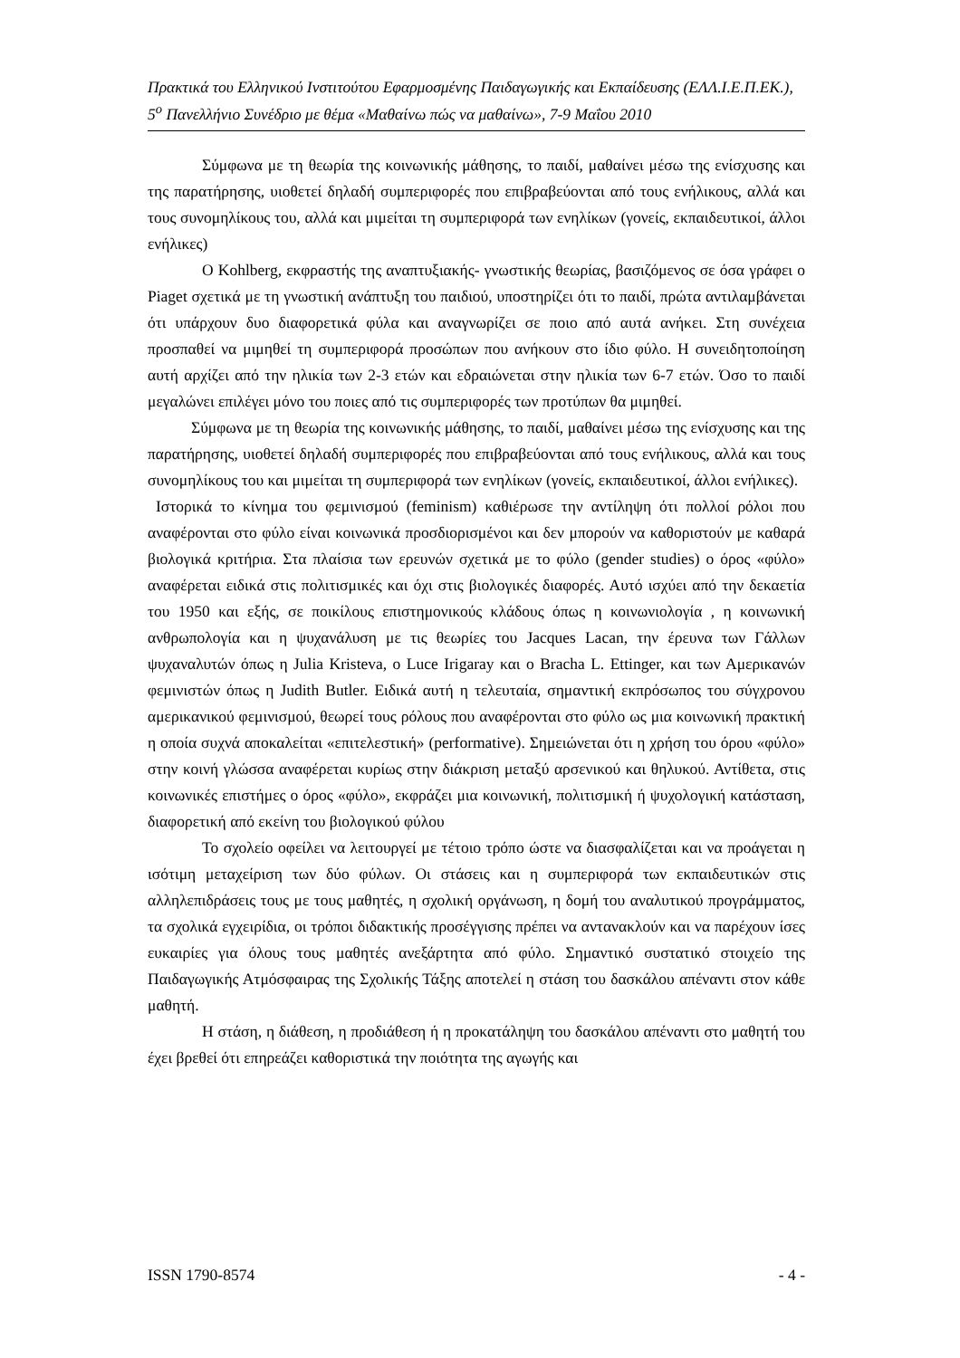Πρακτικά του Ελληνικού Ινστιτούτου Εφαρμοσμένης Παιδαγωγικής και Εκπαίδευσης (ΕΛΛ.Ι.Ε.Π.ΕΚ.), 5<sup>ο</sup> Πανελλήνιο Συνέδριο με θέμα «Μαθαίνω πώς να μαθαίνω», 7-9 Μαΐου 2010
Σύμφωνα με τη θεωρία της κοινωνικής μάθησης, το παιδί, μαθαίνει μέσω της ενίσχυσης και της παρατήρησης, υιοθετεί δηλαδή συμπεριφορές που επιβραβεύονται από τους ενήλικους, αλλά και τους συνομηλίκους του, αλλά και μιμείται τη συμπεριφορά των ενηλίκων (γονείς, εκπαιδευτικοί, άλλοι ενήλικες)
Ο Kohlberg, εκφραστής της αναπτυξιακής- γνωστικής θεωρίας, βασιζόμενος σε όσα γράφει ο Piaget σχετικά με τη γνωστική ανάπτυξη του παιδιού, υποστηρίζει ότι το παιδί, πρώτα αντιλαμβάνεται ότι υπάρχουν δυο διαφορετικά φύλα και αναγνωρίζει σε ποιο από αυτά ανήκει. Στη συνέχεια προσπαθεί να μιμηθεί τη συμπεριφορά προσώπων που ανήκουν στο ίδιο φύλο. Η συνειδητοποίηση αυτή αρχίζει από την ηλικία των 2-3 ετών και εδραιώνεται στην ηλικία των 6-7 ετών. Όσο το παιδί μεγαλώνει επιλέγει μόνο του ποιες από τις συμπεριφορές των προτύπων θα μιμηθεί.
Σύμφωνα με τη θεωρία της κοινωνικής μάθησης, το παιδί, μαθαίνει μέσω της ενίσχυσης και της παρατήρησης, υιοθετεί δηλαδή συμπεριφορές που επιβραβεύονται από τους ενήλικους, αλλά και τους συνομηλίκους του και μιμείται τη συμπεριφορά των ενηλίκων (γονείς, εκπαιδευτικοί, άλλοι ενήλικες).
Ιστορικά το κίνημα του φεμινισμού (feminism) καθιέρωσε την αντίληψη ότι πολλοί ρόλοι που αναφέρονται στο φύλο είναι κοινωνικά προσδιορισμένοι και δεν μπορούν να καθοριστούν με καθαρά βιολογικά κριτήρια. Στα πλαίσια των ερευνών σχετικά με το φύλο (gender studies) ο όρος «φύλο» αναφέρεται ειδικά στις πολιτισμικές και όχι στις βιολογικές διαφορές. Αυτό ισχύει από την δεκαετία του 1950 και εξής, σε ποικίλους επιστημονικούς κλάδους όπως η κοινωνιολογία , η κοινωνική ανθρωπολογία και η ψυχανάλυση με τις θεωρίες του Jacques Lacan, την έρευνα των Γάλλων ψυχαναλυτών όπως η Julia Kristeva, ο Luce Irigaray και ο Bracha L. Ettinger, και των Αμερικανών φεμινιστών όπως η Judith Butler. Ειδικά αυτή η τελευταία, σημαντική εκπρόσωπος του σύγχρονου αμερικανικού φεμινισμού, θεωρεί τους ρόλους που αναφέρονται στο φύλο ως μια κοινωνική πρακτική η οποία συχνά αποκαλείται «επιτελεστική» (performative). Σημειώνεται ότι η χρήση του όρου «φύλο» στην κοινή γλώσσα αναφέρεται κυρίως στην διάκριση μεταξύ αρσενικού και θηλυκού. Αντίθετα, στις κοινωνικές επιστήμες ο όρος «φύλο», εκφράζει μια κοινωνική, πολιτισμική ή ψυχολογική κατάσταση, διαφορετική από εκείνη του βιολογικού φύλου
Το σχολείο οφείλει να λειτουργεί με τέτοιο τρόπο ώστε να διασφαλίζεται και να προάγεται η ισότιμη μεταχείριση των δύο φύλων. Οι στάσεις και η συμπεριφορά των εκπαιδευτικών στις αλληλεπιδράσεις τους με τους μαθητές, η σχολική οργάνωση, η δομή του αναλυτικού προγράμματος, τα σχολικά εγχειρίδια, οι τρόποι διδακτικής προσέγγισης πρέπει να αντανακλούν και να παρέχουν ίσες ευκαιρίες για όλους τους μαθητές ανεξάρτητα από φύλο. Σημαντικό συστατικό στοιχείο της Παιδαγωγικής Ατμόσφαιρας της Σχολικής Τάξης αποτελεί η στάση του δασκάλου απέναντι στον κάθε μαθητή.
Η στάση, η διάθεση, η προδιάθεση ή η προκατάληψη του δασκάλου απέναντι στο μαθητή του έχει βρεθεί ότι επηρεάζει καθοριστικά την ποιότητα της αγωγής και
ISSN 1790-8574 - 4 -